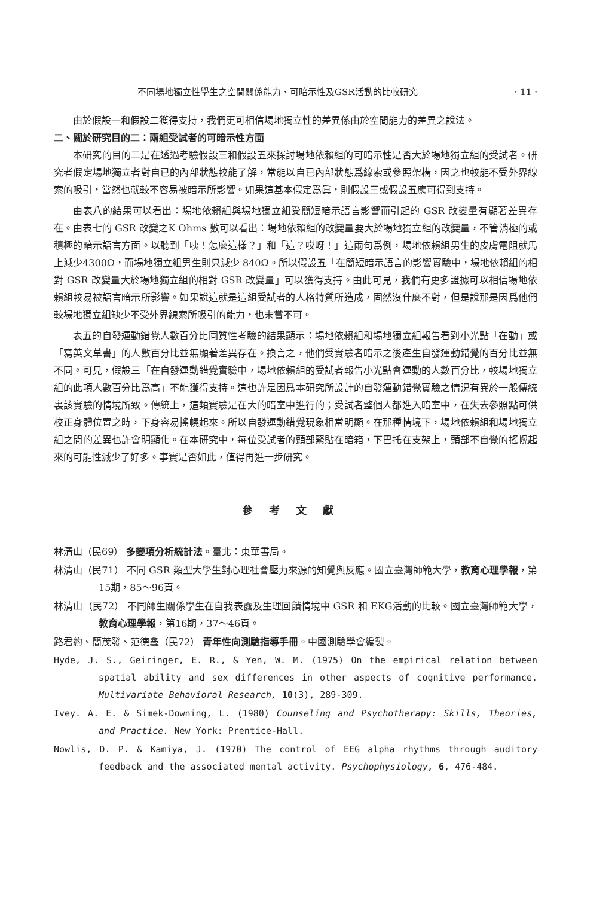不同場地獨立性學生之空間關係能力、可暗示性及GSR活動的比較研究 · 11 ·
由於假設一和假設二獲得支持，我們更可相信場地獨立性的差異係由於空間能力的差異之說法。
二、關於研究目的二：兩組受試者的可暗示性方面
本研究的目的二是在透過考驗假設三和假設五來探討場地依賴組的可暗示性是否大於場地獨立組的受試者。研究者假定場地獨立者對自已的內部狀態較能了解，常能以自已內部狀態爲線索或參照架構，因之也較能不受外界線索的吸引，當然也就較不容易被暗示所影響。如果這基本假定爲眞，則假設三或假設五應可得到支持。
由表八的結果可以看出：場地依賴組與場地獨立組受簡短暗示語言影響而引起的 GSR 改變量有顯著差異存在。由表七的 GSR 改變之K Ohms 數可以看出：場地依賴組的改變量要大於場地獨立組的改變量，不管消極的或積極的暗示語言方面。以聽到「咦！怎麼這樣？」和「這？哎呀！」這兩句爲例，場地依賴組男生的皮膚電阻就馬上減少4300Ω，而場地獨立組男生則只減少 840Ω。所以假設五「在簡短暗示語言的影響實驗中，場地依賴組的相對 GSR 改變量大於場地獨立組的相對 GSR 改變量」可以獲得支持。由此可見，我們有更多證據可以相信場地依賴組較易被語言暗示所影響。如果說這就是這組受試者的人格特質所造成，固然沒什麼不對，但是說那是因爲他們較場地獨立組缺少不受外界線索所吸引的能力，也未嘗不可。
表五的自發運動錯覺人數百分比同質性考驗的結果顯示：場地依賴組和場地獨立組報告看到小光點「在動」或「寫英文草書」的人數百分比並無顯著差異存在。換言之，他們受實驗者暗示之後產生自發運動錯覺的百分比並無不同。可見，假設三「在自發運動錯覺實驗中，場地依賴組的受試者報告小光點會運動的人數百分比，較場地獨立組的此項人數百分比爲高」不能獲得支持。這也許是因爲本研究所設計的自發運動錯覺實驗之情況有異於一般傳統裏該實驗的情境所致。傳統上，這類實驗是在大的暗室中進行的；受試者整個人都進入暗室中，在失去參照點可供校正身體位置之時，下身容易搖幌起來。所以自發運動錯覺現象相當明顯。在那種情境下，場地依賴組和場地獨立組之間的差異也許會明顯化。在本研究中，每位受試者的頭部緊貼在暗箱，下巴托在支架上，頭部不自覺的搖幌起來的可能性減少了好多。事實是否如此，值得再進一步研究。
參考文獻
林清山（民69） 多變項分析統計法。臺北：東華書局。
林清山（民71） 不同 GSR 類型大學生對心理社會壓力來源的知覺與反應。國立臺灣師範大學，教育心理學報，第15期，85～96頁。
林清山（民72） 不同師生關係學生在自我表露及生理回饋情境中 GSR 和 EKG活動的比較。國立臺灣師範大學，教育心理學報，第16期，37～46頁。
路君約、簡茂發、范德鑫（民72） 青年性向測驗指導手冊。中國測驗學會編製。
Hyde, J. S., Geiringer, E. R., & Yen, W. M. (1975) On the empirical relation between spatial ability and sex differences in other aspects of cognitive performance. Multivariate Behavioral Research, 10(3), 289-309.
Ivey. A. E. & Simek-Downing, L. (1980) Counseling and Psychotherapy: Skills, Theories, and Practice. New York: Prentice-Hall.
Nowlis, D. P. & Kamiya, J. (1970) The control of EEG alpha rhythms through auditory feedback and the associated mental activity. Psychophysiology, 6, 476-484.